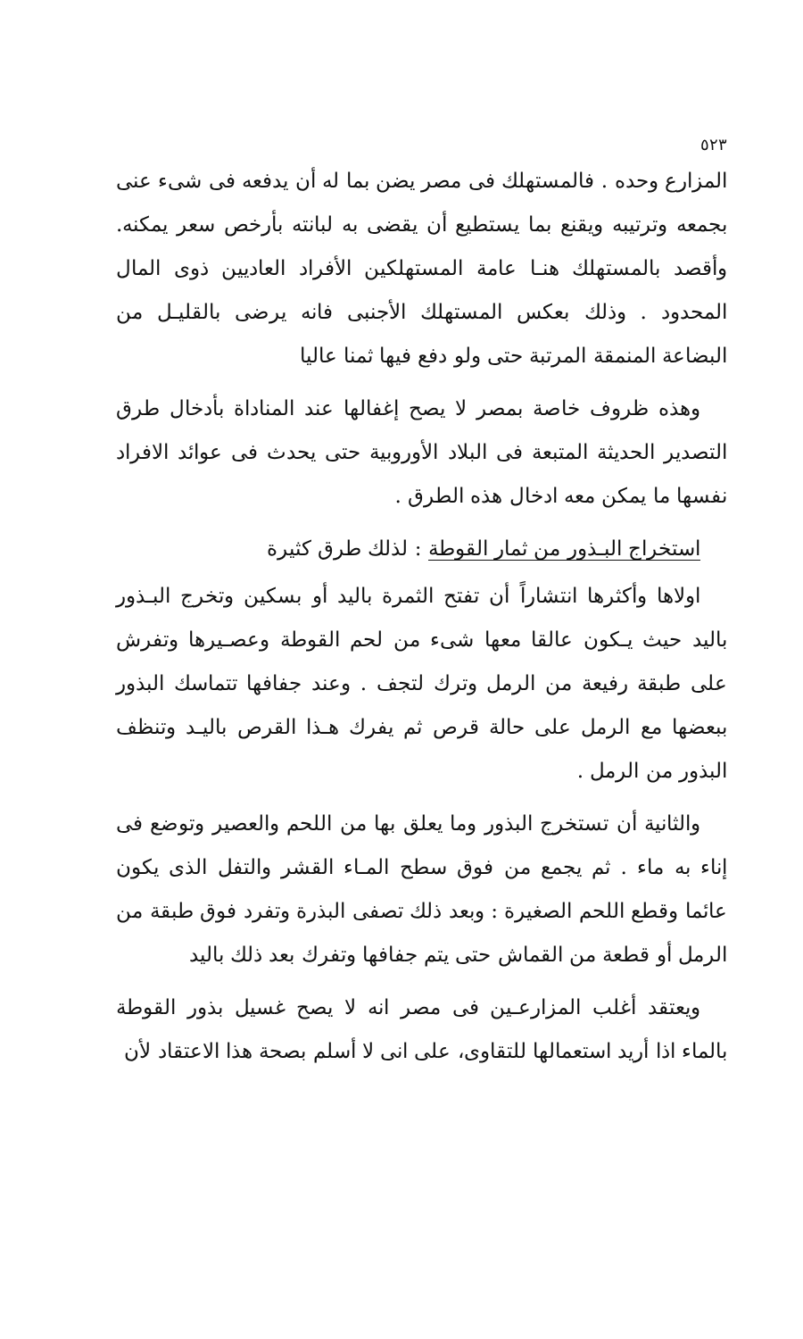٥٢٣
المزارع وحده . فالمستهلك فى مصر يضن بما له أن يدفعه فى شىء عنى بجمعه وترتيبه ويقنع بما يستطيع أن يقضى به لبانته بأرخص سعر يمكنه. وأقصد بالمستهلك هنـا عامة المستهلكين الأفراد العاديين ذوى المال المحدود . وذلك بعكس المستهلك الأجنبى فانه يرضى بالقليـل من البضاعة المنمقة المرتبة حتى ولو دفع فيها ثمنا عاليا
وهذه ظروف خاصة بمصر لا يصح إغفالها عند المناداة بأدخال طرق التصدير الحديثة المتبعة فى البلاد الأوروبية حتى يحدث فى عوائد الافراد نفسها ما يمكن معه ادخال هذه الطرق .
استخراج البـذور من ثمار القوطة : لذلك طرق كثيرة
اولاها وأكثرها انتشاراً أن تفتح الثمرة باليد أو بسكين وتخرج البـذور باليد حيث يـكون عالقا معها شىء من لحم القوطة وعصـيرها وتفرش على طبقة رفيعة من الرمل وترك لتجف . وعند جفافها تتماسك البذور ببعضها مع الرمل على حالة قرص ثم يفرك هـذا القرص باليـد وتنظف البذور من الرمل .
والثانية أن تستخرج البذور وما يعلق بها من اللحم والعصير وتوضع فى إناء به ماء . ثم يجمع من فوق سطح المـاء القشر والتفل الذى يكون عائما وقطع اللحم الصغيرة : وبعد ذلك تصفى البذرة وتفرد فوق طبقة من الرمل أو قطعة من القماش حتى يتم جفافها وتفرك بعد ذلك باليد
ويعتقد أغلب المزارعـين فى مصر انه لا يصح غسيل بذور القوطة بالماء اذا أريد استعمالها للتقاوى، على انى لا أسلم بصحة هذا الاعتقاد لأن